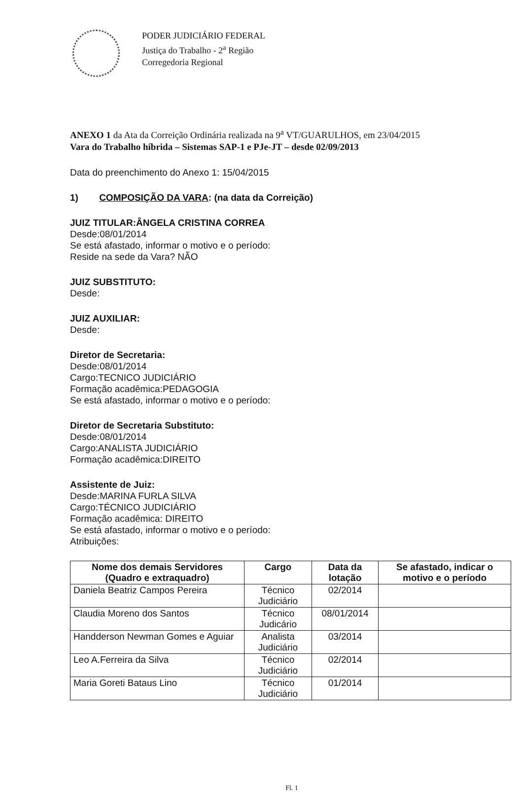PODER JUDICIÁRIO FEDERAL
Justiça do Trabalho - 2<sup>a</sup> Região
Corregedoria Regional
ANEXO 1 da Ata da Correição Ordinária realizada na 9<sup>a</sup> VT/GUARULHOS, em 23/04/2015
Vara do Trabalho híbrida – Sistemas SAP-1 e PJe-JT – desde 02/09/2013
Data do preenchimento do Anexo 1: 15/04/2015
1) COMPOSIÇÃO DA VARA: (na data da Correição)
JUIZ TITULAR:ÂNGELA CRISTINA CORREA
Desde:08/01/2014
Se está afastado, informar o motivo e o período:
Reside na sede da Vara? NÃO
JUIZ SUBSTITUTO:
Desde:
JUIZ AUXILIAR:
Desde:
Diretor de Secretaria:
Desde:08/01/2014
Cargo:TECNICO JUDICIÁRIO
Formação acadêmica:PEDAGOGIA
Se está afastado, informar o motivo e o período:
Diretor de Secretaria Substituto:
Desde:08/01/2014
Cargo:ANALISTA JUDICIÁRIO
Formação acadêmica:DIREITO
Assistente de Juiz:
Desde:MARINA FURLA SILVA
Cargo:TÉCNICO JUDICIÁRIO
Formação acadêmica: DIREITO
Se está afastado, informar o motivo e o período:
Atribuições:
| Nome dos demais Servidores (Quadro e extraquadro) | Cargo | Data da lotação | Se afastado, indicar o motivo e o período |
| --- | --- | --- | --- |
| Daniela Beatriz Campos Pereira | Técnico Judiciário | 02/2014 | |
| Claudia Moreno dos Santos | Técnico Judicário | 08/01/2014 | |
| Handderson Newman Gomes e Aguiar | Analista Judiciário | 03/2014 | |
| Leo A.Ferreira da Silva | Técnico Judiciário | 02/2014 | |
| Maria Goreti Bataus Lino | Técnico Judiciário | 01/2014 | |
Fl. 1